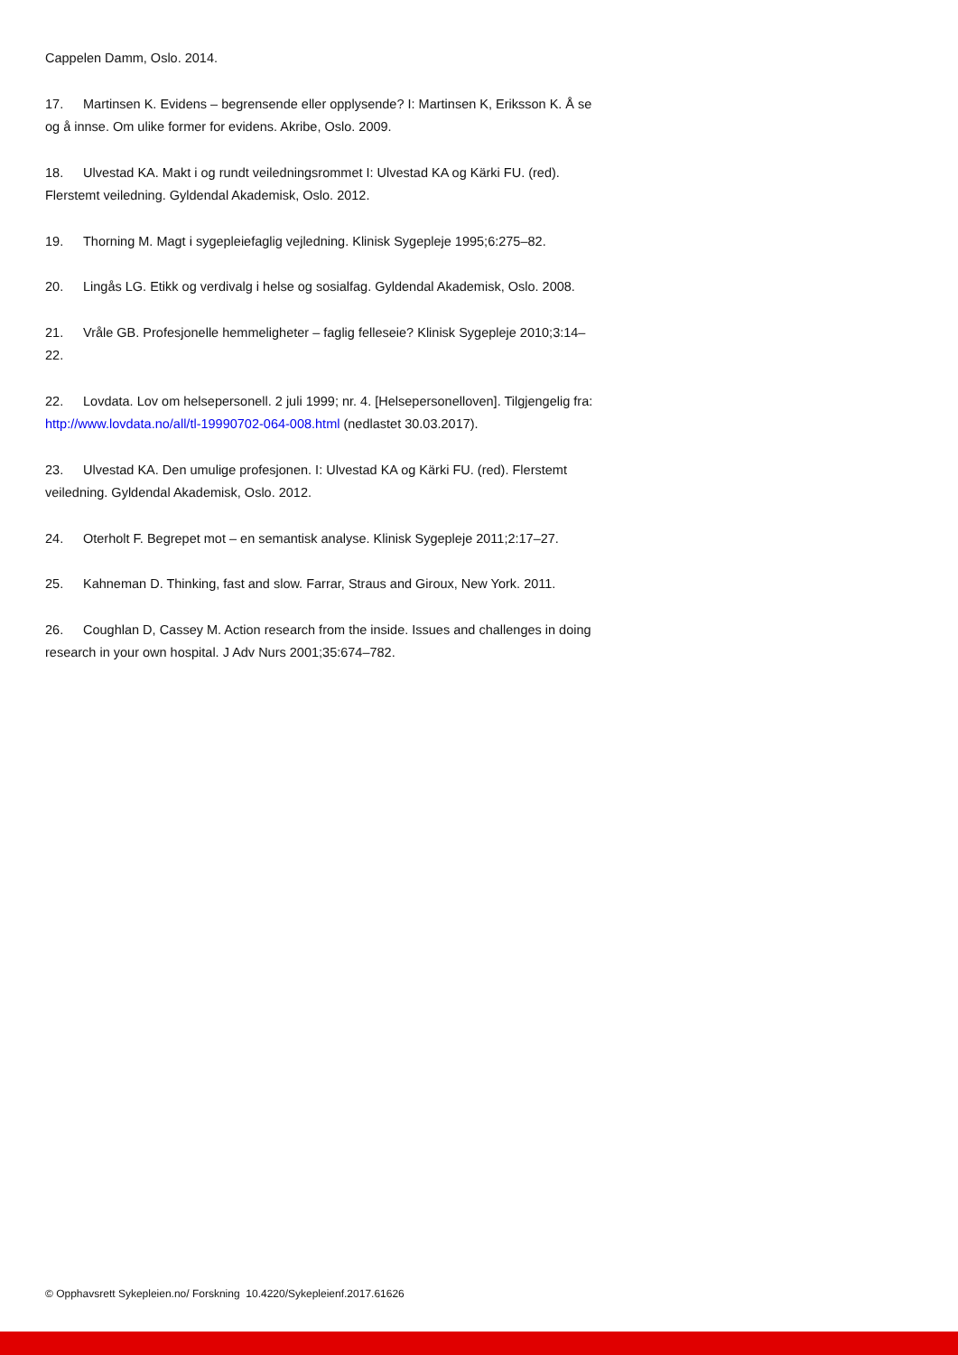Cappelen Damm, Oslo. 2014.
17. Martinsen K. Evidens – begrensende eller opplysende? I: Martinsen K, Eriksson K. Å se og å innse. Om ulike former for evidens. Akribe, Oslo. 2009.
18. Ulvestad KA. Makt i og rundt veiledningsrommet I: Ulvestad KA og Kärki FU. (red). Flerstemt veiledning. Gyldendal Akademisk, Oslo. 2012.
19. Thorning M. Magt i sygepleiefaglig vejledning. Klinisk Sygepleje 1995;6:275–82.
20. Lingås LG. Etikk og verdivalg i helse og sosialfag. Gyldendal Akademisk, Oslo. 2008.
21. Vråle GB. Profesjonelle hemmeligheter – faglig felleseie? Klinisk Sygepleje 2010;3:14–22.
22. Lovdata. Lov om helsepersonell. 2 juli 1999; nr. 4. [Helsepersonelloven]. Tilgjengelig fra: http://www.lovdata.no/all/tl-19990702-064-008.html (nedlastet 30.03.2017).
23. Ulvestad KA. Den umulige profesjonen. I: Ulvestad KA og Kärki FU. (red). Flerstemt veiledning. Gyldendal Akademisk, Oslo. 2012.
24. Oterholt F. Begrepet mot – en semantisk analyse. Klinisk Sygepleje 2011;2:17–27.
25. Kahneman D. Thinking, fast and slow. Farrar, Straus and Giroux, New York. 2011.
26. Coughlan D, Cassey M. Action research from the inside. Issues and challenges in doing research in your own hospital. J Adv Nurs 2001;35:674–782.
© Opphavsrett Sykepleien.no/ Forskning 10.4220/Sykepleienf.2017.61626